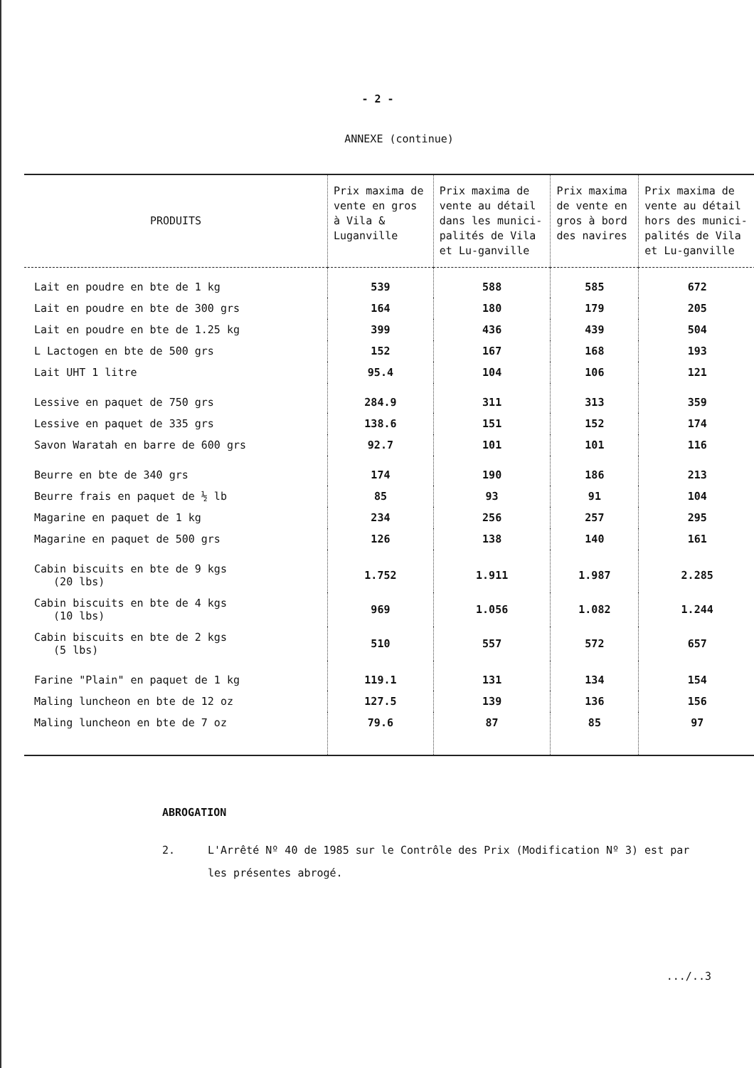- 2 -
ANNEXE (continue)
| PRODUITS | Prix maxima de vente en gros à Vila & Luganville | Prix maxima de vente au détail dans les munici-palités de Vila et Lu-ganville | Prix maxima de vente en gros à bord des navires | Prix maxima de vente au détail hors des munici-palités de Vila et Lu-ganville |
| --- | --- | --- | --- | --- |
| Lait en poudre en bte de 1 kg | 539 | 588 | 585 | 672 |
| Lait en poudre en bte de 300 grs | 164 | 180 | 179 | 205 |
| Lait en poudre en bte de 1.25 kg | 399 | 436 | 439 | 504 |
| L Lactogen en bte de 500 grs | 152 | 167 | 168 | 193 |
| Lait UHT 1 litre | 95.4 | 104 | 106 | 121 |
| Lessive en paquet de 750 grs | 284.9 | 311 | 313 | 359 |
| Lessive en paquet de 335 grs | 138.6 | 151 | 152 | 174 |
| Savon Waratah en barre de 600 grs | 92.7 | 101 | 101 | 116 |
| Beurre en bte de 340 grs | 174 | 190 | 186 | 213 |
| Beurre frais en paquet de ½ lb | 85 | 93 | 91 | 104 |
| Magarine en paquet de 1 kg | 234 | 256 | 257 | 295 |
| Magarine en paquet de 500 grs | 126 | 138 | 140 | 161 |
| Cabin biscuits en bte de 9 kgs (20 lbs) | 1.752 | 1.911 | 1.987 | 2.285 |
| Cabin biscuits en bte de 4 kgs (10 lbs) | 969 | 1.056 | 1.082 | 1.244 |
| Cabin biscuits en bte de 2 kgs (5 lbs) | 510 | 557 | 572 | 657 |
| Farine "Plain" en paquet de 1 kg | 119.1 | 131 | 134 | 154 |
| Maling luncheon en bte de 12 oz | 127.5 | 139 | 136 | 156 |
| Maling luncheon en bte de 7 oz | 79.6 | 87 | 85 | 97 |
ABROGATION
2. L'Arrêté Nº 40 de 1985 sur le Contrôle des Prix (Modification Nº 3) est par les présentes abrogé.
.../..3